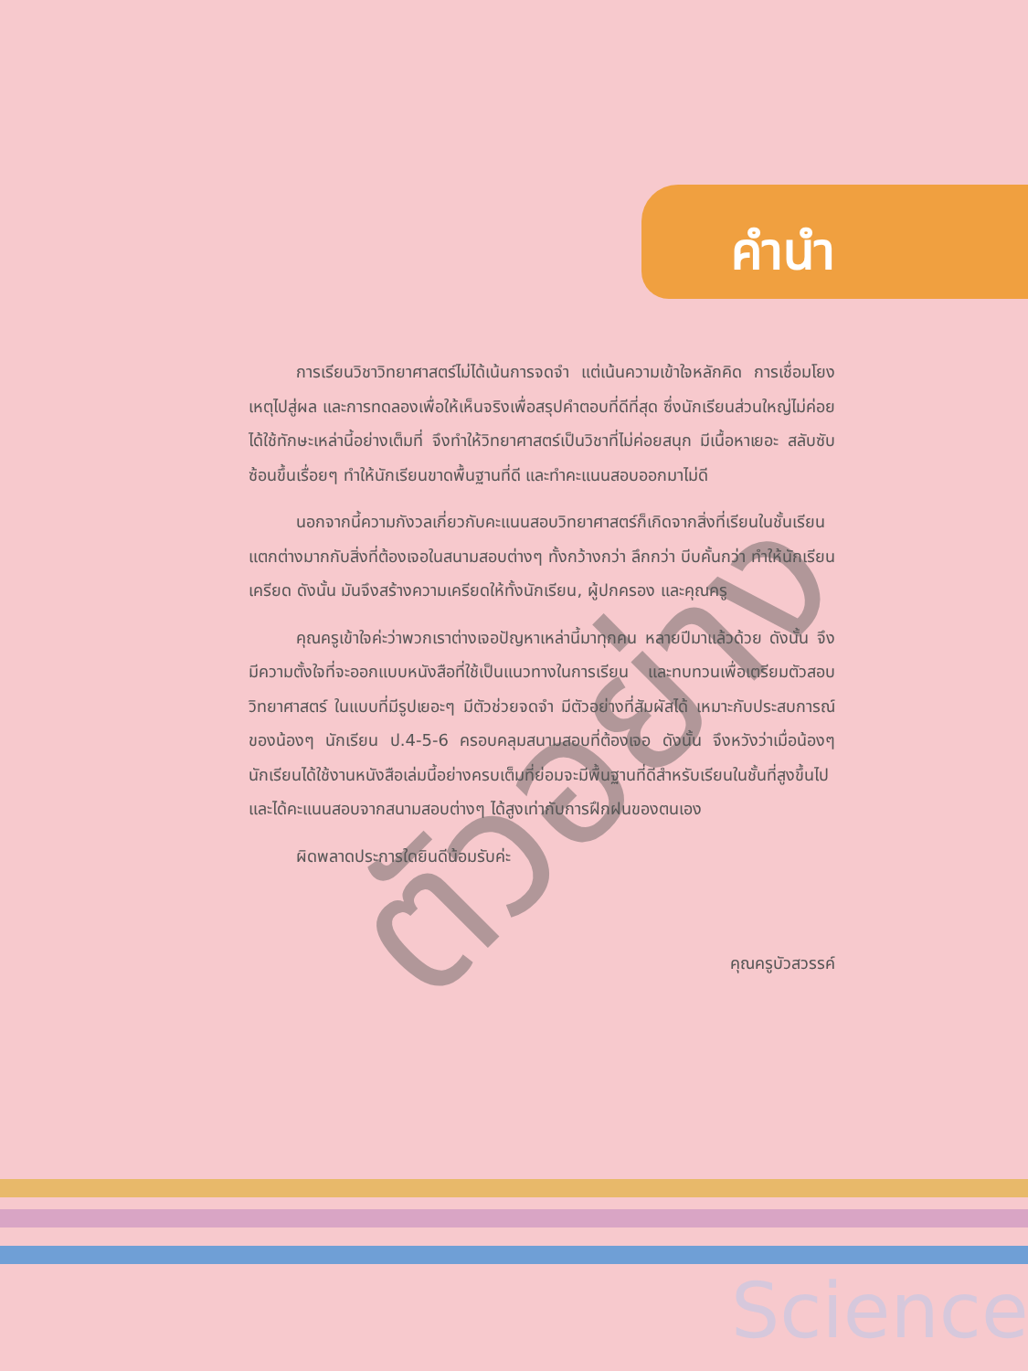คำนำ
ตัวอย่าง
การเรียนวิชาวิทยาศาสตร์ไม่ได้เน้นการจดจำ แต่เน้นความเข้าใจหลักคิด การเชื่อมโยงเหตุไปสู่ผล และการทดลองเพื่อให้เห็นจริงเพื่อสรุปคำตอบที่ดีที่สุด ซึ่งนักเรียนส่วนใหญ่ไม่ค่อยได้ใช้ทักษะเหล่านี้อย่างเต็มที่ จึงทำให้วิทยาศาสตร์เป็นวิชาที่ไม่ค่อยสนุก มีเนื้อหาเยอะ สลับซับซ้อนขึ้นเรื่อยๆ ทำให้นักเรียนขาดพื้นฐานที่ดี และทำคะแนนสอบออกมาไม่ดี
นอกจากนี้ความกังวลเกี่ยวกับคะแนนสอบวิทยาศาสตร์ก็เกิดจากสิ่งที่เรียนในชั้นเรียน แตกต่างมากกับสิ่งที่ต้องเจอในสนามสอบต่างๆ ทั้งกว้างกว่า ลึกกว่า บีบคั้นกว่า ทำให้นักเรียนเครียด ดังนั้น มันจึงสร้างความเครียดให้ทั้งนักเรียน, ผู้ปกครอง และคุณครู
คุณครูเข้าใจค่ะว่าพวกเราต่างเจอปัญหาเหล่านี้มาทุกคน หลายปีมาแล้วด้วย ดังนั้น จึงมีความตั้งใจที่จะออกแบบหนังสือที่ใช้เป็นแนวทางในการเรียน และทบทวนเพื่อเตรียมตัวสอบวิทยาศาสตร์ ในแบบที่มีรูปเยอะๆ มีตัวช่วยจดจำ มีตัวอย่างที่สัมผัสได้ เหมาะกับประสบการณ์ของน้องๆ นักเรียน ป.4-5-6 ครอบคลุมสนามสอบที่ต้องเจอ ดังนั้น จึงหวังว่าเมื่อน้องๆ นักเรียนได้ใช้งานหนังสือเล่มนี้อย่างครบเต็มที่ย่อมจะมีพื้นฐานที่ดีสำหรับเรียนในชั้นที่สูงขึ้นไป และได้คะแนนสอบจากสนามสอบต่างๆ ได้สูงเท่ากับการฝึกฝนของตนเอง
ผิดพลาดประการใดยินดีน้อมรับค่ะ
คุณครูบัวสวรรค์
Science